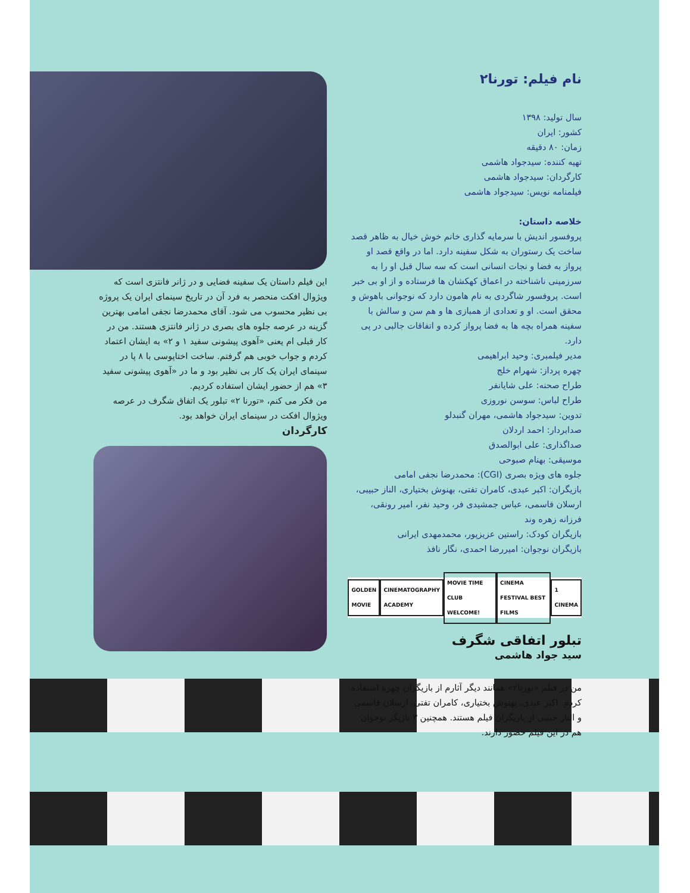نام فیلم: تورنا۲
سال تولید: ۱۳۹۸
کشور: ایران
زمان: ۸۰ دقیقه
تهیه کننده: سیدجواد هاشمی
کارگردان: سیدجواد هاشمی
فیلمنامه نویس: سیدجواد هاشمی
خلاصه داستان:
پروفسور اندیش با سرمایه گذاری خانم خوش خیال به ظاهر قصد ساخت یک رستوران به شکل سفینه دارد. اما در واقع قصد او پرواز به فضا و نجات انسانی است که سه سال قبل او را به سرزمینی ناشناخته در اعماق کهکشان ها فرستاده و از او بی خبر است. پروفسور شاگردی به نام هامون دارد که نوجوانی باهوش و محقق است. او و تعدادی از همبازی ها و هم سن و سالش با سفینه همراه بچه ها به فضا پرواز کرده و اتفاقات جالبی در پی دارد.
مدیر فیلمبری: وحید ابراهیمی
چهره پرداز: شهرام خلج
طراح صحنه: علی شایانفر
طراح لباس: سوسن نوروزی
تدوین: سیدجواد هاشمی، مهران گنبدلو
صدابردار: احمد اردلان
صداگذاری: علی ابوالصدق
موسیقی: بهنام صبوحی
جلوه های ویژه بصری (CGI): محمدرضا نجفی امامی
بازیگران: اکبر عبدی، کامران تفتی، بهنوش بختیاری، الناز حبیبی، ارسلان قاسمی، عباس جمشیدی فر، وحید نفر، امیر رونقی، فرزانه زهره وند
بازیگران کودک: راستین عزیزپور، محمدمهدی ایرانی
بازیگران نوجوان: امیررضا احمدی، نگار نافذ
GOLDEN MOVIE CINEMATOGRAPHY ACADEMY MOVIE TIME CLUB WELCOME! CINEMA FESTIVAL BEST FILMS 1 CINEMA
تبلور اتفاقی شگرف
سید جواد هاشمی
من در فیلم «تورنا۲» همانند دیگر آثارم از بازیگران چهره استفاده کردم. اکبر عبدی، بهنوش بختیاری، کامران تفتی، ارسلان قاسمی و الناز حبیبی از بازیگران فیلم هستند. همچنین ۳ بازیگر نوجوان هم در این فیلم حضور دارند.
این فیلم داستان یک سفینه فضایی و در ژانر فانتزی است که ویژوال افکت منحصر به فرد آن در تاریخ سینمای ایران یک پروژه بی نظیر محسوب می شود. آقای محمدرضا نجفی امامی بهترین گزینه در عرصه جلوه های بصری در ژانر فانتزی هستند. من در کار قبلی ام یعنی «آهوی پیشونی سفید ۱ و ۲» به ایشان اعتماد کردم و جواب خوبی هم گرفتم. ساخت اختاپوسی با ۸ پا در سینمای ایران یک کار بی نظیر بود و ما در «آهوی پیشونی سفید ۳» هم از حضور ایشان استفاده کردیم.
من فکر می کنم، «تورنا ۲» تبلور یک اتفاق شگرف در عرصه ویژوال افکت در سینمای ایران خواهد بود.
کارگردان